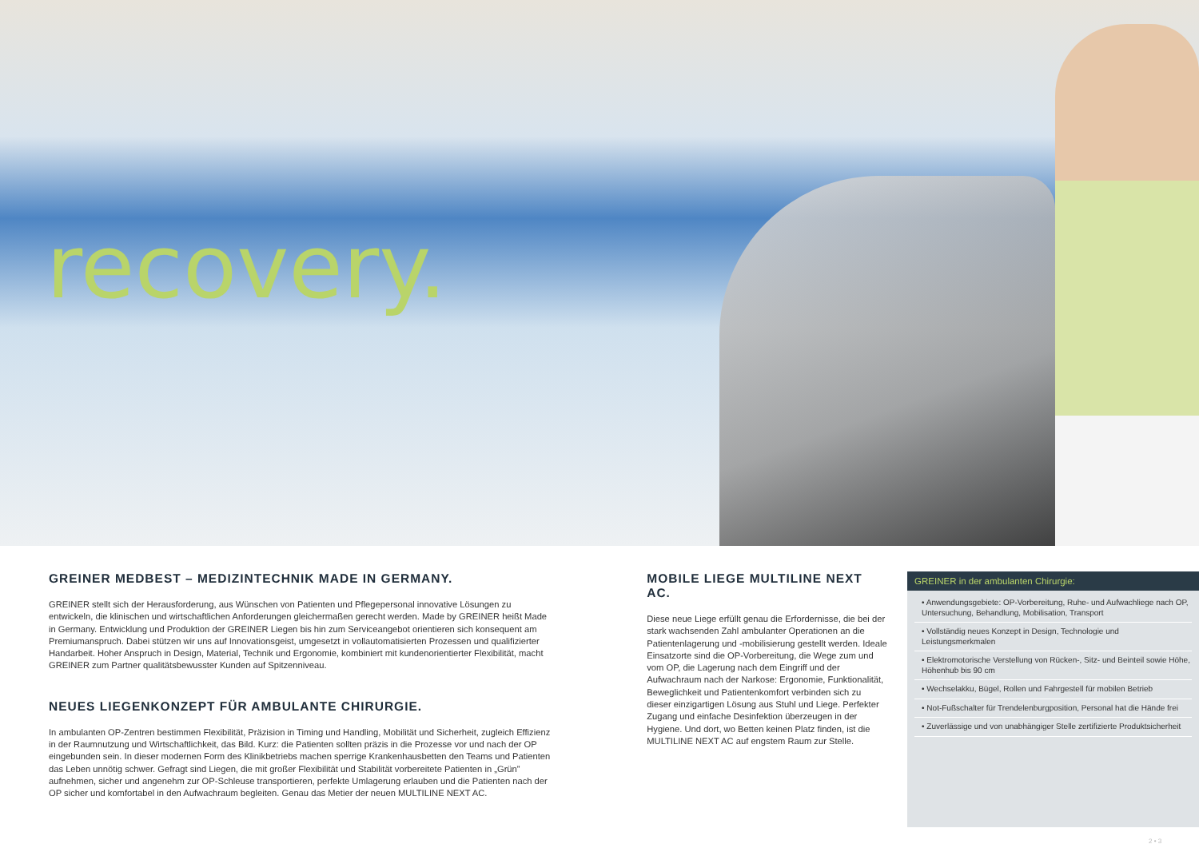recovery.
GREINER MEDBEST – MEDIZINTECHNIK MADE IN GERMANY.
GREINER stellt sich der Herausforderung, aus Wünschen von Patienten und Pflegepersonal innovative Lösungen zu entwickeln, die klinischen und wirtschaftlichen Anforderungen gleichermaßen gerecht werden. Made by GREINER heißt Made in Germany. Entwicklung und Produktion der GREINER Liegen bis hin zum Serviceangebot orientieren sich konsequent am Premiumanspruch. Dabei stützen wir uns auf Innovationsgeist, umgesetzt in vollautomatisierten Prozessen und qualifizierter Handarbeit. Hoher Anspruch in Design, Material, Technik und Ergonomie, kombiniert mit kundenorientierter Flexibilität, macht GREINER zum Partner qualitätsbewusster Kunden auf Spitzenniveau.
NEUES LIEGENKONZEPT FÜR AMBULANTE CHIRURGIE.
In ambulanten OP-Zentren bestimmen Flexibilität, Präzision in Timing und Handling, Mobilität und Sicherheit, zugleich Effizienz in der Raumnutzung und Wirtschaftlichkeit, das Bild. Kurz: die Patienten sollten präzis in die Prozesse vor und nach der OP eingebunden sein. In dieser modernen Form des Klinikbetriebs machen sperrige Krankenhausbetten den Teams und Patienten das Leben unnötig schwer. Gefragt sind Liegen, die mit großer Flexibilität und Stabilität vorbereitete Patienten in „Grün” aufnehmen, sicher und angenehm zur OP-Schleuse transportieren, perfekte Umlagerung erlauben und die Patienten nach der OP sicher und komfortabel in den Aufwachraum begleiten. Genau das Metier der neuen MULTILINE NEXT AC.
MOBILE LIEGE MULTILINE NEXT AC.
Diese neue Liege erfüllt genau die Erfordernisse, die bei der stark wachsenden Zahl ambulanter Operationen an die Patientenlagerung und -mobilisierung gestellt werden. Ideale Einsatzorte sind die OP-Vorbereitung, die Wege zum und vom OP, die Lagerung nach dem Eingriff und der Aufwachraum nach der Narkose: Ergonomie, Funktionalität, Beweglichkeit und Patientenkomfort verbinden sich zu dieser einzigartigen Lösung aus Stuhl und Liege. Perfekter Zugang und einfache Desinfektion überzeugen in der Hygiene. Und dort, wo Betten keinen Platz finden, ist die MULTILINE NEXT AC auf engstem Raum zur Stelle.
GREINER in der ambulanten Chirurgie:
• Anwendungsgebiete: OP-Vorbereitung, Ruhe- und Aufwachliege nach OP, Untersuchung, Behandlung, Mobilisation, Transport
• Vollständig neues Konzept in Design, Technologie und Leistungsmerkmalen
• Elektromotorische Verstellung von Rücken-, Sitz- und Beinteil sowie Höhe, Höhenhub bis 90 cm
• Wechselakku, Bügel, Rollen und Fahrgestell für mobilen Betrieb
• Not-Fußschalter für Trendelenburgposition, Personal hat die Hände frei
• Zuverlässige und von unabhängiger Stelle zertifizierte Produktsicherheit
2 • 3